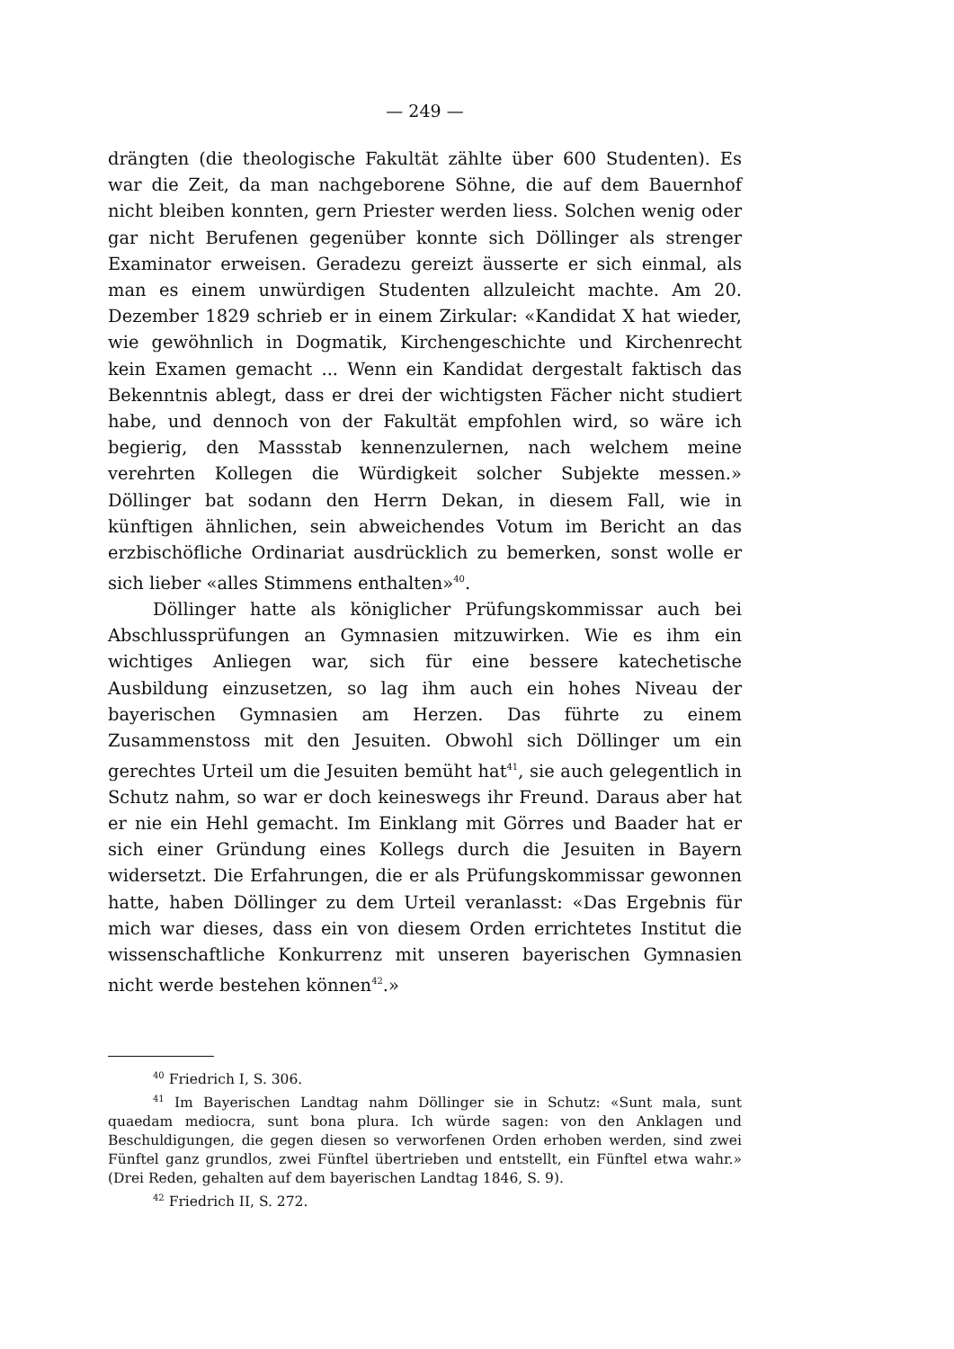— 249 —
drängten (die theologische Fakultät zählte über 600 Studenten). Es war die Zeit, da man nachgeborene Söhne, die auf dem Bauernhof nicht bleiben konnten, gern Priester werden liess. Solchen wenig oder gar nicht Berufenen gegenüber konnte sich Döllinger als strenger Examinator erweisen. Geradezu gereizt äusserte er sich einmal, als man es einem unwürdigen Studenten allzuleicht machte. Am 20. Dezember 1829 schrieb er in einem Zirkular: «Kandidat X hat wieder, wie gewöhnlich in Dogmatik, Kirchengeschichte und Kirchenrecht kein Examen gemacht ... Wenn ein Kandidat dergestalt faktisch das Bekenntnis ablegt, dass er drei der wichtigsten Fächer nicht studiert habe, und dennoch von der Fakultät empfohlen wird, so wäre ich begierig, den Massstab kennenzulernen, nach welchem meine verehrten Kollegen die Würdigkeit solcher Subjekte messen.» Döllinger bat sodann den Herrn Dekan, in diesem Fall, wie in künftigen ähnlichen, sein abweichendes Votum im Bericht an das erzbischöfliche Ordinariat ausdrücklich zu bemerken, sonst wolle er sich lieber «alles Stimmens enthalten»<sup>40</sup>.
Döllinger hatte als königlicher Prüfungskommissar auch bei Abschlussprüfungen an Gymnasien mitzuwirken. Wie es ihm ein wichtiges Anliegen war, sich für eine bessere katechetische Ausbildung einzusetzen, so lag ihm auch ein hohes Niveau der bayerischen Gymnasien am Herzen. Das führte zu einem Zusammenstoss mit den Jesuiten. Obwohl sich Döllinger um ein gerechtes Urteil um die Jesuiten bemüht hat<sup>41</sup>, sie auch gelegentlich in Schutz nahm, so war er doch keineswegs ihr Freund. Daraus aber hat er nie ein Hehl gemacht. Im Einklang mit Görres und Baader hat er sich einer Gründung eines Kollegs durch die Jesuiten in Bayern widersetzt. Die Erfahrungen, die er als Prüfungskommissar gewonnen hatte, haben Döllinger zu dem Urteil veranlasst: «Das Ergebnis für mich war dieses, dass ein von diesem Orden errichtetes Institut die wissenschaftliche Konkurrenz mit unseren bayerischen Gymnasien nicht werde bestehen können<sup>42</sup>.»
<sup>40</sup> Friedrich I, S. 306.
<sup>41</sup> Im Bayerischen Landtag nahm Döllinger sie in Schutz: «Sunt mala, sunt quaedam mediocra, sunt bona plura. Ich würde sagen: von den Anklagen und Beschuldigungen, die gegen diesen so verworfenen Orden erhoben werden, sind zwei Fünftel ganz grundlos, zwei Fünftel übertrieben und entstellt, ein Fünftel etwa wahr.» (Drei Reden, gehalten auf dem bayerischen Landtag 1846, S. 9).
<sup>42</sup> Friedrich II, S. 272.